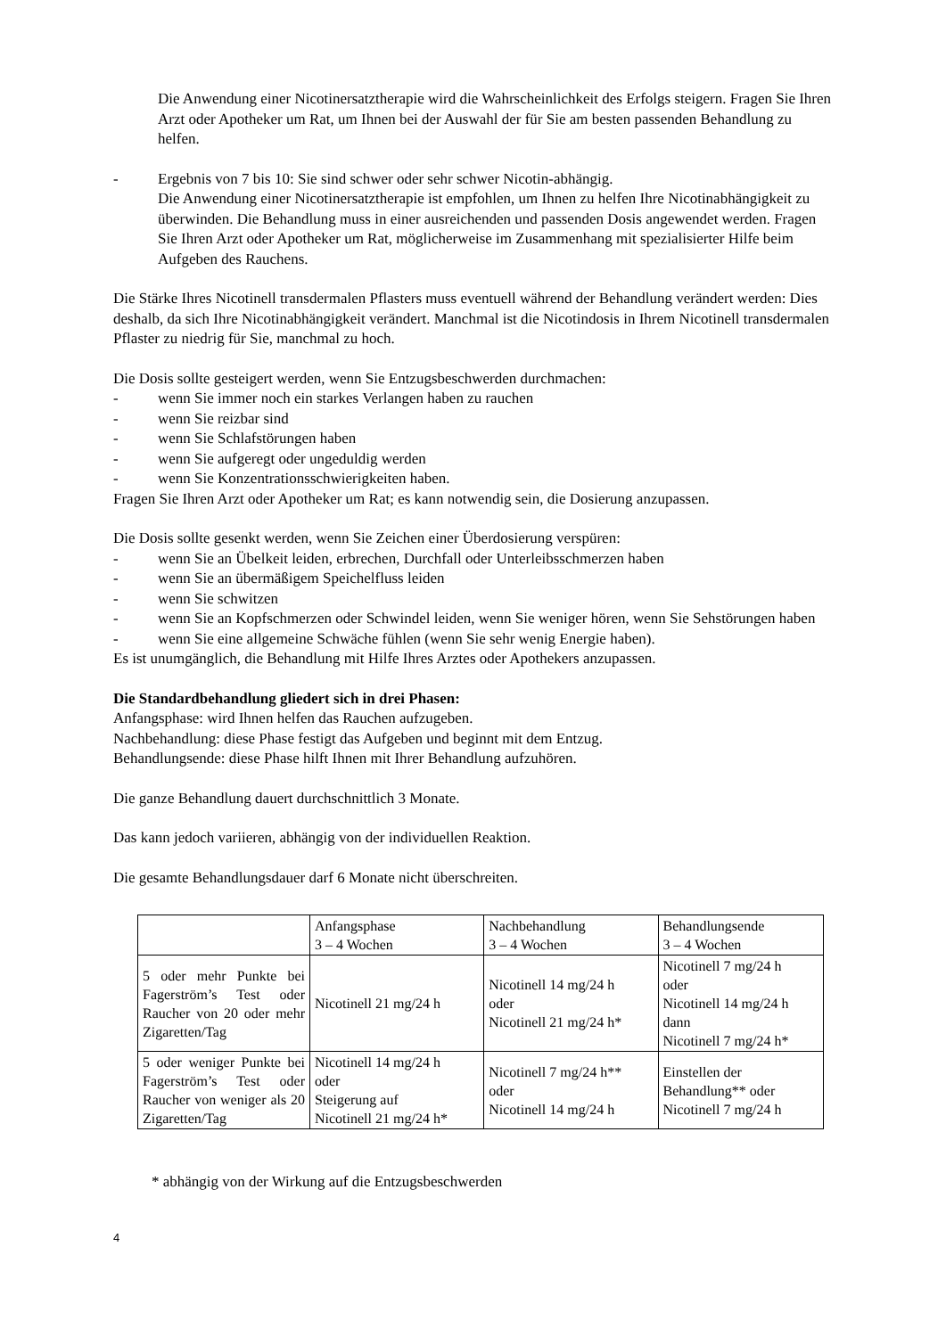Die Anwendung einer Nicotinersatztherapie wird die Wahrscheinlichkeit des Erfolgs steigern. Fragen Sie Ihren Arzt oder Apotheker um Rat, um Ihnen bei der Auswahl der für Sie am besten passenden Behandlung zu helfen.
- Ergebnis von 7 bis 10: Sie sind schwer oder sehr schwer Nicotin-abhängig.
Die Anwendung einer Nicotinersatztherapie ist empfohlen, um Ihnen zu helfen Ihre Nicotinabhängigkeit zu überwinden. Die Behandlung muss in einer ausreichenden und passenden Dosis angewendet werden. Fragen Sie Ihren Arzt oder Apotheker um Rat, möglicherweise im Zusammenhang mit spezialisierter Hilfe beim Aufgeben des Rauchens.
Die Stärke Ihres Nicotinell transdermalen Pflasters muss eventuell während der Behandlung verändert werden: Dies deshalb, da sich Ihre Nicotinabhängigkeit verändert. Manchmal ist die Nicotindosis in Ihrem Nicotinell transdermalen Pflaster zu niedrig für Sie, manchmal zu hoch.
Die Dosis sollte gesteigert werden, wenn Sie Entzugsbeschwerden durchmachen:
- wenn Sie immer noch ein starkes Verlangen haben zu rauchen
- wenn Sie reizbar sind
- wenn Sie Schlafstörungen haben
- wenn Sie aufgeregt oder ungeduldig werden
- wenn Sie Konzentrationsschwierigkeiten haben.
Fragen Sie Ihren Arzt oder Apotheker um Rat; es kann notwendig sein, die Dosierung anzupassen.
Die Dosis sollte gesenkt werden, wenn Sie Zeichen einer Überdosierung verspüren:
- wenn Sie an Übelkeit leiden, erbrechen, Durchfall oder Unterleibsschmerzen haben
- wenn Sie an übermäßigem Speichelfluss leiden
- wenn Sie schwitzen
- wenn Sie an Kopfschmerzen oder Schwindel leiden, wenn Sie weniger hören, wenn Sie Sehstörungen haben
- wenn Sie eine allgemeine Schwäche fühlen (wenn Sie sehr wenig Energie haben).
Es ist unumgänglich, die Behandlung mit Hilfe Ihres Arztes oder Apothekers anzupassen.
Die Standardbehandlung gliedert sich in drei Phasen:
Anfangsphase: wird Ihnen helfen das Rauchen aufzugeben.
Nachbehandlung: diese Phase festigt das Aufgeben und beginnt mit dem Entzug.
Behandlungsende: diese Phase hilft Ihnen mit Ihrer Behandlung aufzuhören.
Die ganze Behandlung dauert durchschnittlich 3 Monate.
Das kann jedoch variieren, abhängig von der individuellen Reaktion.
Die gesamte Behandlungsdauer darf 6 Monate nicht überschreiten.
| | Anfangsphase 3 – 4 Wochen | Nachbehandlung 3 – 4 Wochen | Behandlungsende 3 – 4 Wochen |
| --- | --- | --- | --- |
| 5 oder mehr Punkte bei Fagerström’s Test oder Raucher von 20 oder mehr Zigaretten/Tag | Nicotinell 21 mg/24 h | Nicotinell 14 mg/24 h oder Nicotinell 21 mg/24 h* | Nicotinell 7 mg/24 h oder Nicotinell 14 mg/24 h dann Nicotinell 7 mg/24 h* |
| 5 oder weniger Punkte bei Fagerström’s Test oder Raucher von weniger als 20 Zigaretten/Tag | Nicotinell 14 mg/24 h oder Steigerung auf Nicotinell 21 mg/24 h* | Nicotinell 7 mg/24 h** oder Nicotinell 14 mg/24 h | Einstellen der Behandlung** oder Nicotinell 7 mg/24 h |
* abhängig von der Wirkung auf die Entzugsbeschwerden
4